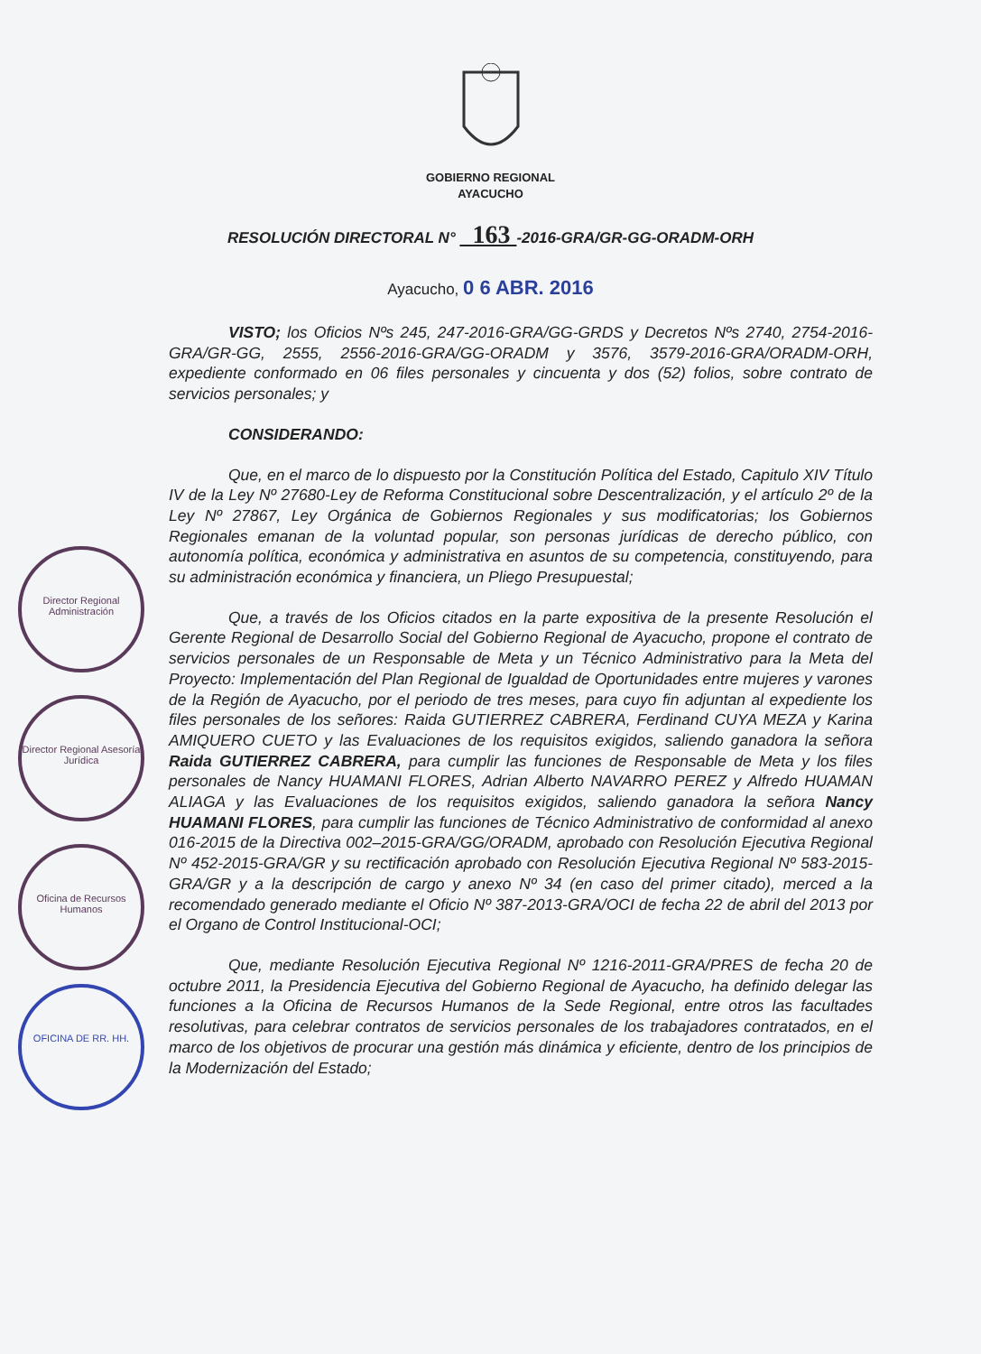Director Regional Administración
Director Regional Asesoría Jurídica
Oficina de Recursos Humanos
OFICINA DE RR. HH.
GOBIERNO REGIONAL
AYACUCHO
RESOLUCIÓN DIRECTORAL N° 163 -2016-GRA/GR-GG-ORADM-ORH
Ayacucho, 0 6 ABR. 2016
VISTO; los Oficios Nºs 245, 247-2016-GRA/GG-GRDS y Decretos Nºs 2740, 2754-2016-GRA/GR-GG, 2555, 2556-2016-GRA/GG-ORADM y 3576, 3579-2016-GRA/ORADM-ORH, expediente conformado en 06 files personales y cincuenta y dos (52) folios, sobre contrato de servicios personales; y
CONSIDERANDO:
Que, en el marco de lo dispuesto por la Constitución Política del Estado, Capitulo XIV Título IV de la Ley Nº 27680-Ley de Reforma Constitucional sobre Descentralización, y el artículo 2º de la Ley Nº 27867, Ley Orgánica de Gobiernos Regionales y sus modificatorias; los Gobiernos Regionales emanan de la voluntad popular, son personas jurídicas de derecho público, con autonomía política, económica y administrativa en asuntos de su competencia, constituyendo, para su administración económica y financiera, un Pliego Presupuestal;
Que, a través de los Oficios citados en la parte expositiva de la presente Resolución el Gerente Regional de Desarrollo Social del Gobierno Regional de Ayacucho, propone el contrato de servicios personales de un Responsable de Meta y un Técnico Administrativo para la Meta del Proyecto: Implementación del Plan Regional de Igualdad de Oportunidades entre mujeres y varones de la Región de Ayacucho, por el periodo de tres meses, para cuyo fin adjuntan al expediente los files personales de los señores: Raida GUTIERREZ CABRERA, Ferdinand CUYA MEZA y Karina AMIQUERO CUETO y las Evaluaciones de los requisitos exigidos, saliendo ganadora la señora Raida GUTIERREZ CABRERA, para cumplir las funciones de Responsable de Meta y los files personales de Nancy HUAMANI FLORES, Adrian Alberto NAVARRO PEREZ y Alfredo HUAMAN ALIAGA y las Evaluaciones de los requisitos exigidos, saliendo ganadora la señora Nancy HUAMANI FLORES, para cumplir las funciones de Técnico Administrativo de conformidad al anexo 016-2015 de la Directiva 002–2015-GRA/GG/ORADM, aprobado con Resolución Ejecutiva Regional Nº 452-2015-GRA/GR y su rectificación aprobado con Resolución Ejecutiva Regional Nº 583-2015-GRA/GR y a la descripción de cargo y anexo Nº 34 (en caso del primer citado), merced a la recomendado generado mediante el Oficio Nº 387-2013-GRA/OCI de fecha 22 de abril del 2013 por el Organo de Control Institucional-OCI;
Que, mediante Resolución Ejecutiva Regional Nº 1216-2011-GRA/PRES de fecha 20 de octubre 2011, la Presidencia Ejecutiva del Gobierno Regional de Ayacucho, ha definido delegar las funciones a la Oficina de Recursos Humanos de la Sede Regional, entre otros las facultades resolutivas, para celebrar contratos de servicios personales de los trabajadores contratados, en el marco de los objetivos de procurar una gestión más dinámica y eficiente, dentro de los principios de la Modernización del Estado;